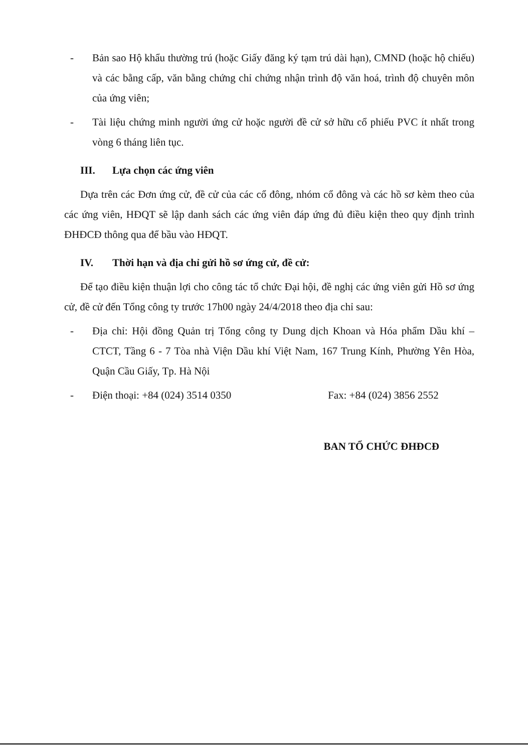- Bản sao Hộ khẩu thường trú (hoặc Giấy đăng ký tạm trú dài hạn), CMND (hoặc hộ chiếu) và các bằng cấp, văn bằng chứng chỉ chứng nhận trình độ văn hoá, trình độ chuyên môn của ứng viên;
- Tài liệu chứng minh người ứng cử hoặc người đề cử sở hữu cổ phiếu PVC ít nhất trong vòng 6 tháng liên tục.
III. Lựa chọn các ứng viên
Dựa trên các Đơn ứng cử, đề cử của các cổ đông, nhóm cổ đông và các hồ sơ kèm theo của các ứng viên, HĐQT sẽ lập danh sách các ứng viên đáp ứng đủ điều kiện theo quy định trình ĐHĐCĐ thông qua để bầu vào HĐQT.
IV. Thời hạn và địa chỉ gửi hồ sơ ứng cử, đề cử:
Để tạo điều kiện thuận lợi cho công tác tổ chức Đại hội, đề nghị các ứng viên gửi Hồ sơ ứng cử, đề cử đến Tổng công ty trước 17h00 ngày 24/4/2018 theo địa chỉ sau:
- Địa chỉ: Hội đồng Quản trị Tổng công ty Dung dịch Khoan và Hóa phẩm Dầu khí – CTCT, Tầng 6 - 7 Tòa nhà Viện Dầu khí Việt Nam, 167 Trung Kính, Phường Yên Hòa, Quận Cầu Giấy, Tp. Hà Nội
- Điện thoại: +84 (024) 3514 0350 Fax: +84 (024) 3856 2552
BAN TỔ CHỨC ĐHĐCĐ